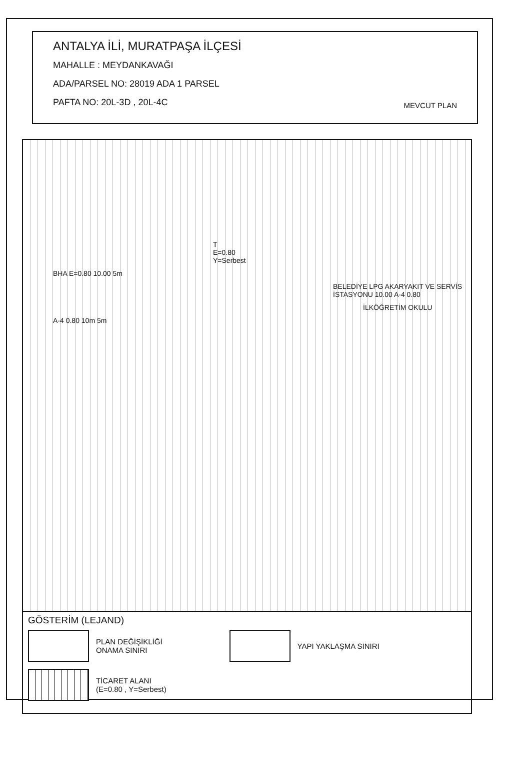ANTALYA İLİ, MURATPAŞA İLÇESİ
MAHALLE : MEYDANKAVAĞI
ADA/PARSEL NO: 28019 ADA 1 PARSEL
PAFTA NO: 20L-3D , 20L-4C MEVCUT PLAN
T
E=0.80
Y=Serbest
BHA E=0.80 10.00 5m
BELEDİYE LPG AKARYAKIT VE SERVİS İSTASYONU 10.00 A-4 0.80
İLKÖĞRETİM OKULU
A-4 0.80 10m 5m
GÖSTERİM (LEJAND)
PLAN DEĞİŞİKLİĞİ
ONAMA SINIRI
YAPI YAKLAŞMA SINIRI
TİCARET ALANI
(E=0.80 , Y=Serbest)